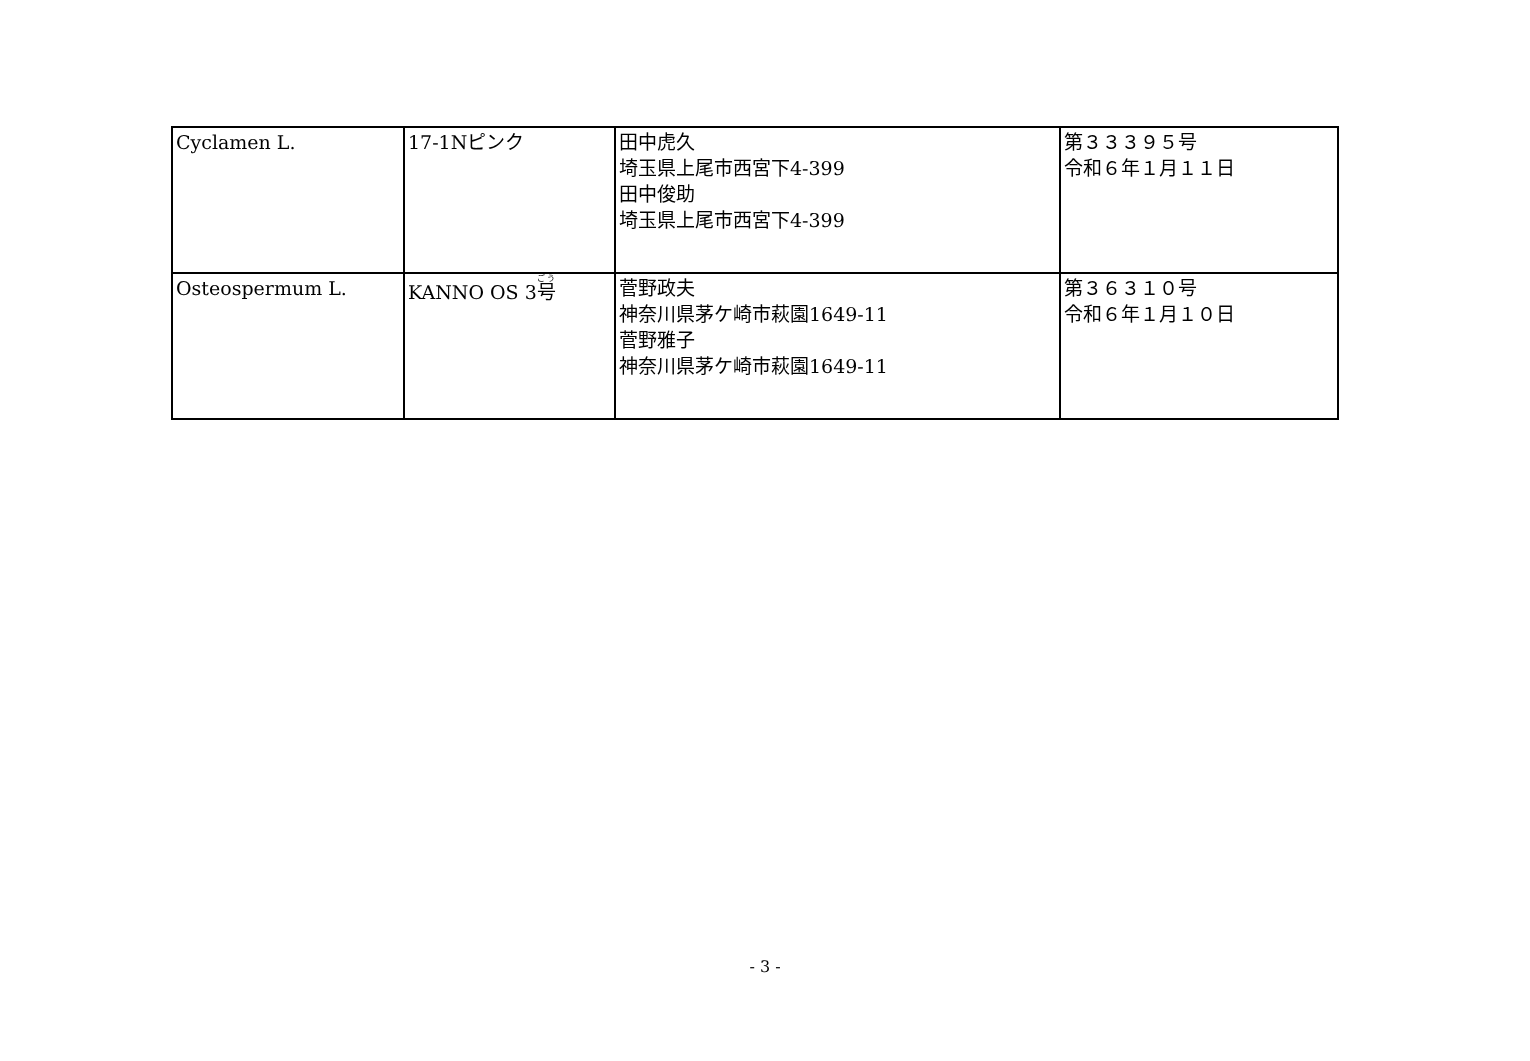| Cyclamen L. | 17-1Nピンク | 田中虎久 埼玉県上尾市西宮下4-399 田中俊助 埼玉県上尾市西宮下4-399 | 第３３３９５号 令和６年１月１１日 |
| Osteospermum L. | KANNO OS 3 号 | 菅野政夫 神奈川県茅ケ崎市萩園1649-11 菅野雅子 神奈川県茅ケ崎市萩園1649-11 | 第３６３１０号 令和６年１月１０日 |
- 3 -